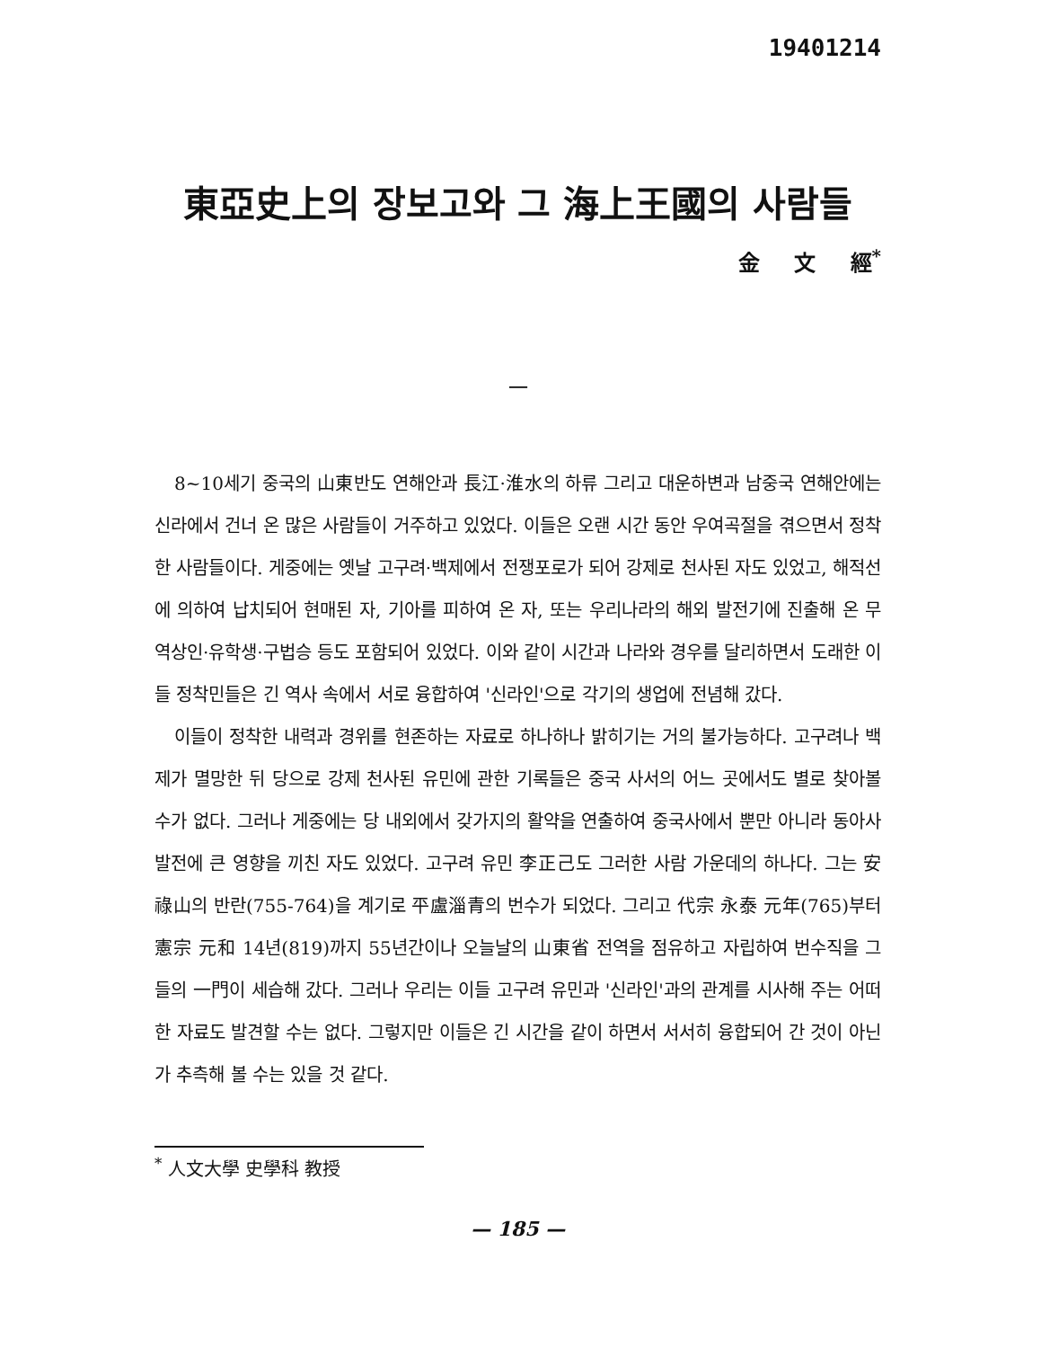19401214
東亞史上의 장보고와 그 海上王國의 사람들
金 文 經<sup>*</sup>
一
8~10세기 중국의 山東반도 연해안과 長江·淮水의 하류 그리고 대운하변과 남중국 연해안에는 신라에서 건너 온 많은 사람들이 거주하고 있었다. 이들은 오랜 시간 동안 우여곡절을 겪으면서 정착한 사람들이다. 게중에는 옛날 고구려·백제에서 전쟁포로가 되어 강제로 천사된 자도 있었고, 해적선에 의하여 납치되어 현매된 자, 기아를 피하여 온 자, 또는 우리나라의 해외 발전기에 진출해 온 무역상인·유학생·구법승 등도 포함되어 있었다. 이와 같이 시간과 나라와 경우를 달리하면서 도래한 이들 정착민들은 긴 역사 속에서 서로 융합하여 '신라인'으로 각기의 생업에 전념해 갔다.
이들이 정착한 내력과 경위를 현존하는 자료로 하나하나 밝히기는 거의 불가능하다. 고구려나 백제가 멸망한 뒤 당으로 강제 천사된 유민에 관한 기록들은 중국 사서의 어느 곳에서도 별로 찾아볼 수가 없다. 그러나 게중에는 당 내외에서 갖가지의 활약을 연출하여 중국사에서 뿐만 아니라 동아사 발전에 큰 영향을 끼친 자도 있었다. 고구려 유민 李正己도 그러한 사람 가운데의 하나다. 그는 安祿山의 반란(755-764)을 계기로 平盧淄青의 번수가 되었다. 그리고 代宗 永泰 元年(765)부터 憲宗 元和 14년(819)까지 55년간이나 오늘날의 山東省 전역을 점유하고 자립하여 번수직을 그들의 一門이 세습해 갔다. 그러나 우리는 이들 고구려 유민과 '신라인'과의 관계를 시사해 주는 어떠한 자료도 발견할 수는 없다. 그렇지만 이들은 긴 시간을 같이 하면서 서서히 융합되어 간 것이 아닌가 추측해 볼 수는 있을 것 같다.
<sup>*</sup> 人文大學 史學科 教授
— 185 —